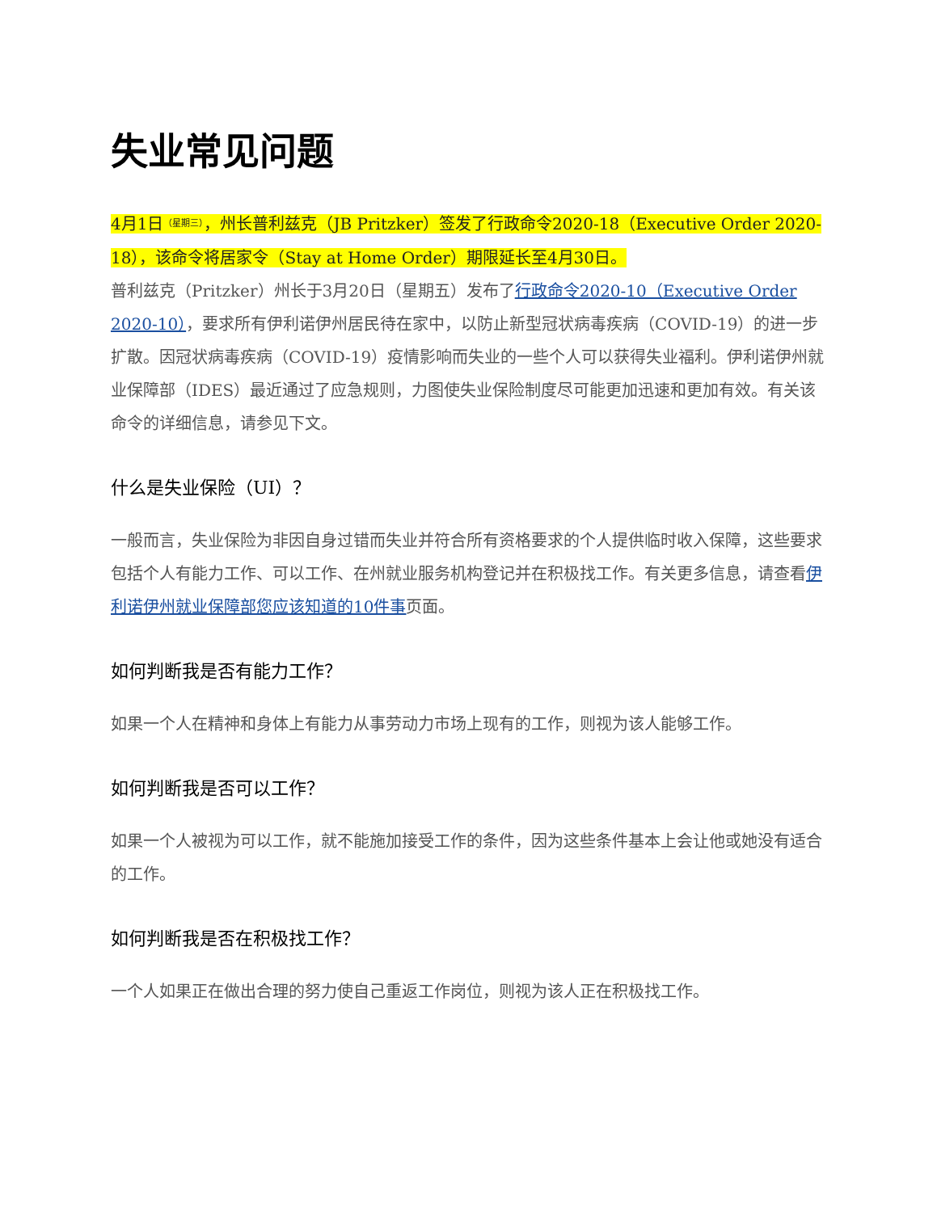失业常见问题
4月1日（星期三），州长普利兹克（JB Pritzker）签发了行政命令2020-18（Executive Order 2020-18），该命令将居家令（Stay at Home Order）期限延长至4月30日。
普利兹克（Pritzker）州长于3月20日（星期五）发布了行政命令2020-10（Executive Order 2020-10），要求所有伊利诺伊州居民待在家中，以防止新型冠状病毒疾病（COVID-19）的进一步扩散。因冠状病毒疾病（COVID-19）疫情影响而失业的一些个人可以获得失业福利。伊利诺伊州就业保障部（IDES）最近通过了应急规则，力图使失业保险制度尽可能更加迅速和更加有效。有关该命令的详细信息，请参见下文。
什么是失业保险（UI）？
一般而言，失业保险为非因自身过错而失业并符合所有资格要求的个人提供临时收入保障，这些要求包括个人有能力工作、可以工作、在州就业服务机构登记并在积极找工作。有关更多信息，请查看伊利诺伊州就业保障部您应该知道的10件事页面。
如何判断我是否有能力工作？
如果一个人在精神和身体上有能力从事劳动力市场上现有的工作，则视为该人能够工作。
如何判断我是否可以工作？
如果一个人被视为可以工作，就不能施加接受工作的条件，因为这些条件基本上会让他或她没有适合的工作。
如何判断我是否在积极找工作？
一个人如果正在做出合理的努力使自己重返工作岗位，则视为该人正在积极找工作。